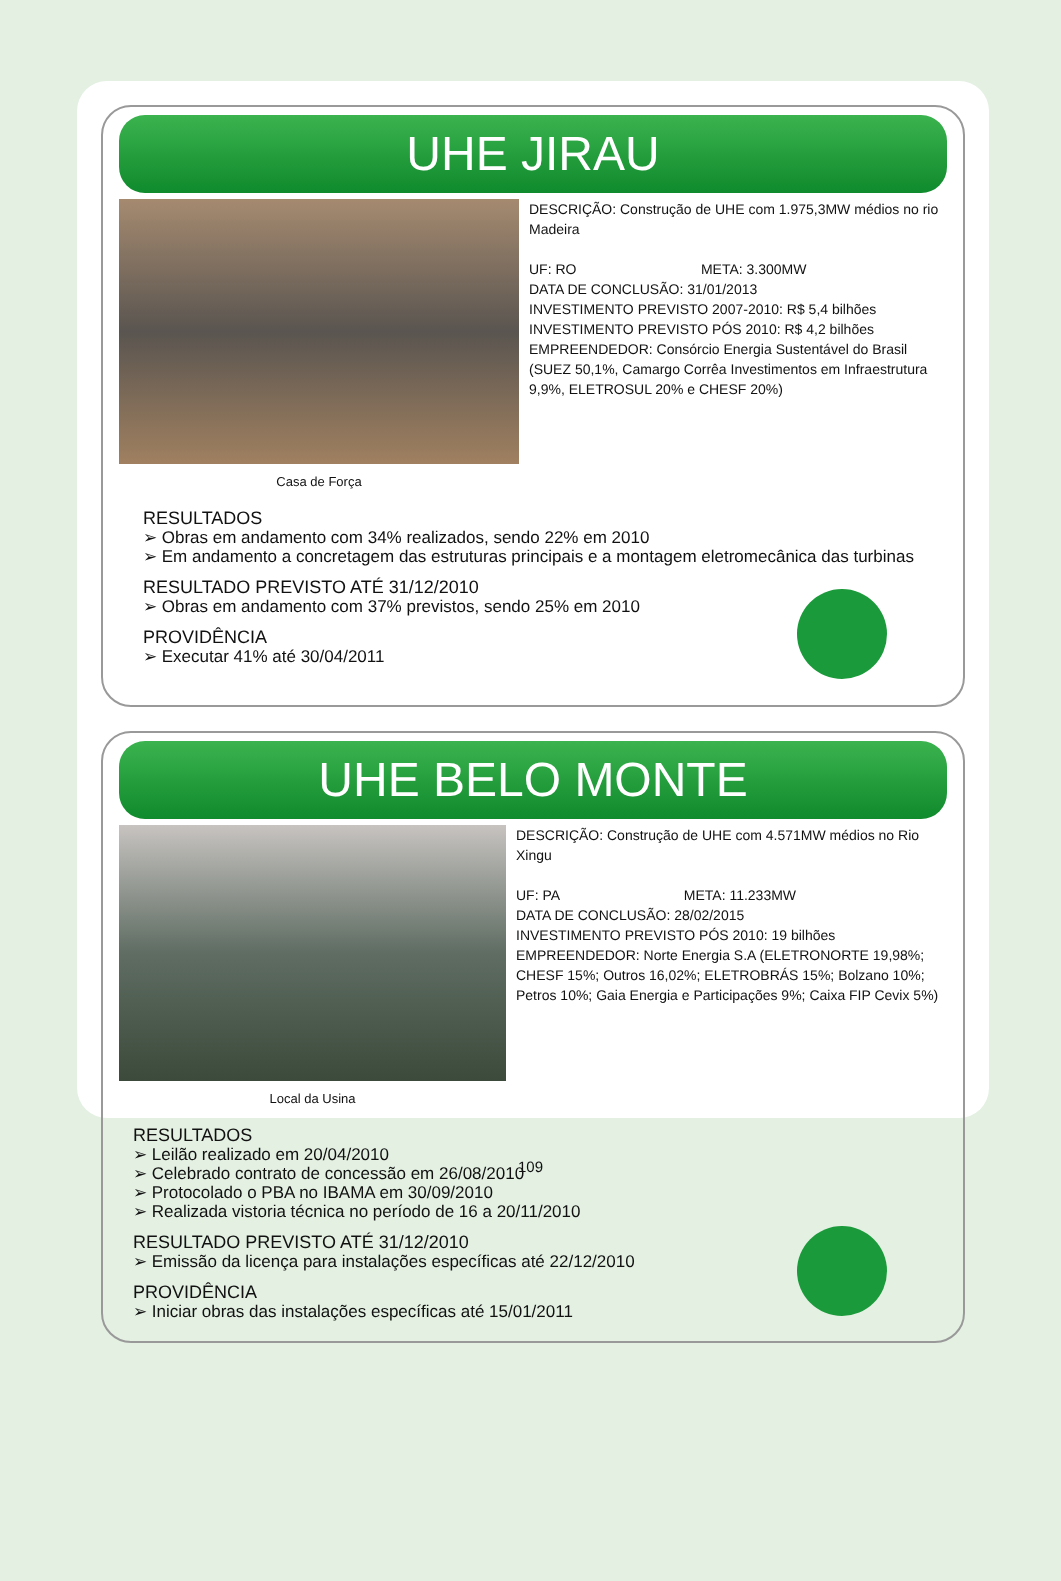UHE JIRAU
Casa de Força
DESCRIÇÃO: Construção de UHE com 1.975,3MW médios no rio Madeira
UF: RO META: 3.300MW
DATA DE CONCLUSÃO: 31/01/2013
INVESTIMENTO PREVISTO 2007-2010: R$ 5,4 bilhões
INVESTIMENTO PREVISTO PÓS 2010: R$ 4,2 bilhões
EMPREENDEDOR: Consórcio Energia Sustentável do Brasil (SUEZ 50,1%, Camargo Corrêa Investimentos em Infraestrutura 9,9%, ELETROSUL 20% e CHESF 20%)
RESULTADOS
➢ Obras em andamento com 34% realizados, sendo 22% em 2010
➢ Em andamento a concretagem das estruturas principais e a montagem eletromecânica das turbinas
RESULTADO PREVISTO ATÉ 31/12/2010
➢ Obras em andamento com 37% previstos, sendo 25% em 2010
PROVIDÊNCIA
➢ Executar 41% até 30/04/2011
UHE BELO MONTE
Local da Usina
DESCRIÇÃO: Construção de UHE com 4.571MW médios no Rio Xingu
UF: PA META: 11.233MW
DATA DE CONCLUSÃO: 28/02/2015
INVESTIMENTO PREVISTO PÓS 2010: 19 bilhões
EMPREENDEDOR: Norte Energia S.A (ELETRONORTE 19,98%; CHESF 15%; Outros 16,02%; ELETROBRÁS 15%; Bolzano 10%; Petros 10%; Gaia Energia e Participações 9%; Caixa FIP Cevix 5%)
RESULTADOS
➢ Leilão realizado em 20/04/2010
➢ Celebrado contrato de concessão em 26/08/2010
➢ Protocolado o PBA no IBAMA em 30/09/2010
➢ Realizada vistoria técnica no período de 16 a 20/11/2010
RESULTADO PREVISTO ATÉ 31/12/2010
➢ Emissão da licença para instalações específicas até 22/12/2010
PROVIDÊNCIA
➢ Iniciar obras das instalações específicas até 15/01/2011
109